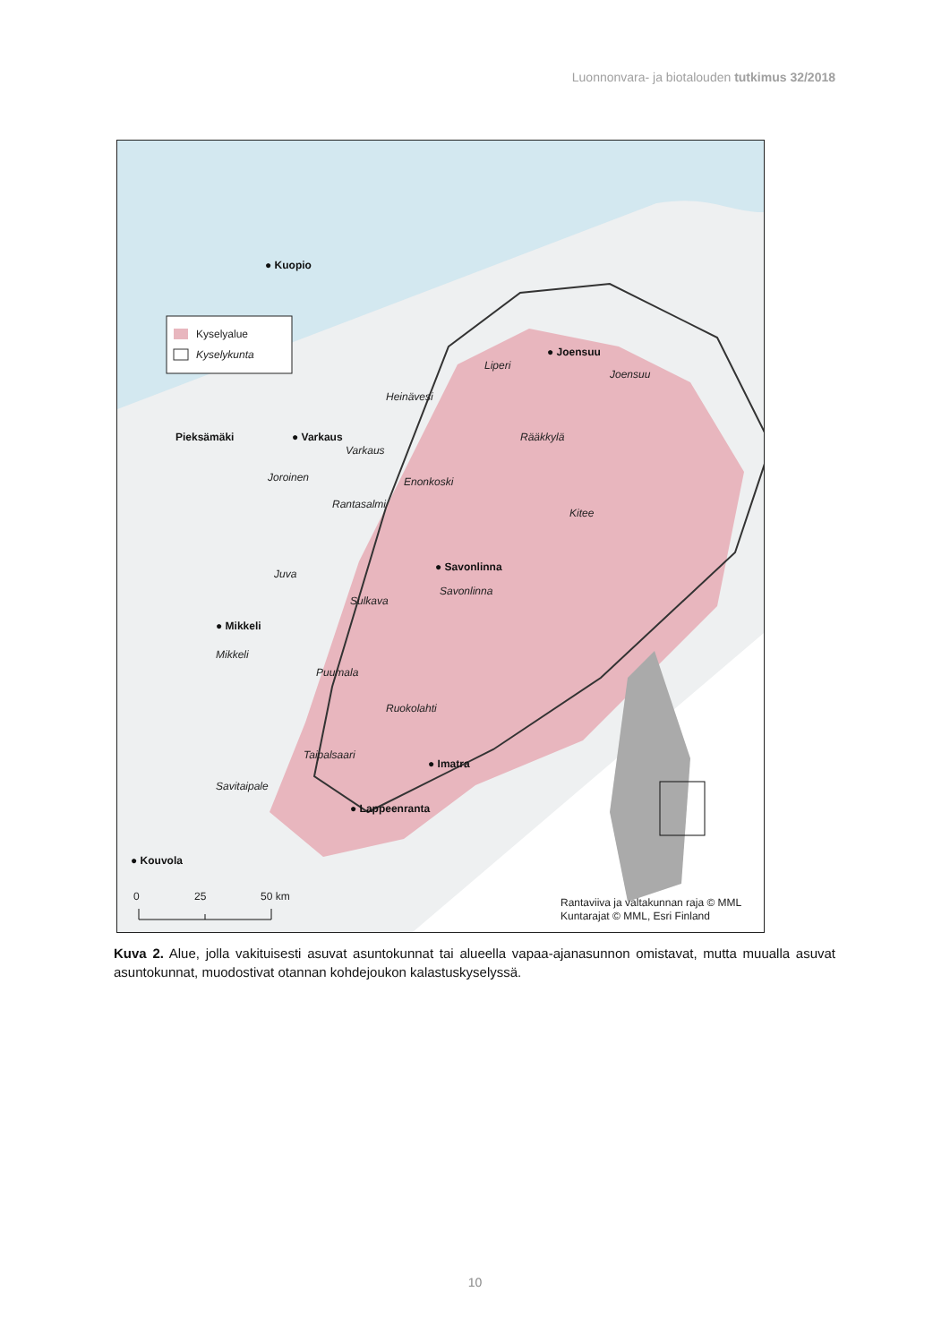Luonnonvara- ja biotalouden tutkimus 32/2018
Kyselyalue
Kyselykunta
● Kuopio
● Joensuu
Pieksämäki
● Varkaus
● Savonlinna
● Mikkeli
● Imatra
● Lappeenranta
● Kouvola
Liperi
Joensuu
Heinävesi
Rääkkylä
Varkaus
Joroinen
Enonkoski
Rantasalmi
Kitee
Juva
Savonlinna
Sulkava
Mikkeli
Puumala
Ruokolahti
Taipalsaari
Savitaipale
0
25
50 km
Rantaviiva ja valtakunnan raja © MML
Kuntarajat © MML, Esri Finland
Kuva 2. Alue, jolla vakituisesti asuvat asuntokunnat tai alueella vapaa-ajanasunnon omistavat, mutta muualla asuvat asuntokunnat, muodostivat otannan kohdejoukon kalastuskyselyssä.
10